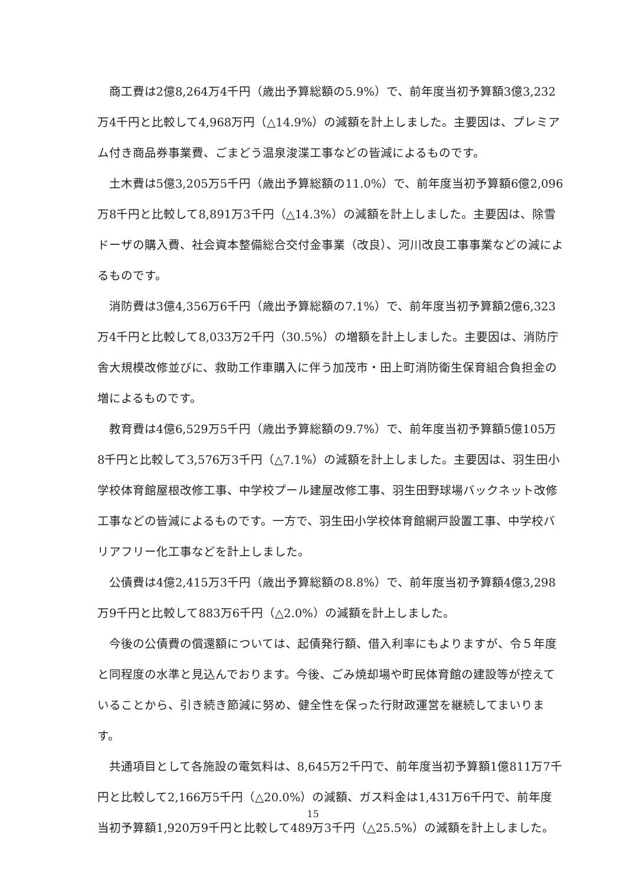商工費は2億8,264万4千円（歳出予算総額の5.9%）で、前年度当初予算額3億3,232万4千円と比較して4,968万円（△14.9%）の減額を計上しました。主要因は、プレミアム付き商品券事業費、ごまどう温泉浚渫工事などの皆減によるものです。
土木費は5億3,205万5千円（歳出予算総額の11.0%）で、前年度当初予算額6億2,096万8千円と比較して8,891万3千円（△14.3%）の減額を計上しました。主要因は、除雪ドーザの購入費、社会資本整備総合交付金事業（改良）、河川改良工事事業などの減によるものです。
消防費は3億4,356万6千円（歳出予算総額の7.1%）で、前年度当初予算額2億6,323万4千円と比較して8,033万2千円（30.5%）の増額を計上しました。主要因は、消防庁舎大規模改修並びに、救助工作車購入に伴う加茂市・田上町消防衛生保育組合負担金の増によるものです。
教育費は4億6,529万5千円（歳出予算総額の9.7%）で、前年度当初予算額5億105万8千円と比較して3,576万3千円（△7.1%）の減額を計上しました。主要因は、羽生田小学校体育館屋根改修工事、中学校プール建屋改修工事、羽生田野球場バックネット改修工事などの皆減によるものです。一方で、羽生田小学校体育館網戸設置工事、中学校バリアフリー化工事などを計上しました。
公債費は4億2,415万3千円（歳出予算総額の8.8%）で、前年度当初予算額4億3,298万9千円と比較して883万6千円（△2.0%）の減額を計上しました。
今後の公債費の償還額については、起債発行額、借入利率にもよりますが、令５年度と同程度の水準と見込んでおります。今後、ごみ焼却場や町民体育館の建設等が控えていることから、引き続き節減に努め、健全性を保った行財政運営を継続してまいります。
共通項目として各施設の電気料は、8,645万2千円で、前年度当初予算額1億811万7千円と比較して2,166万5千円（△20.0%）の減額、ガス料金は1,431万6千円で、前年度当初予算額1,920万9千円と比較して489万3千円（△25.5%）の減額を計上しました。
15